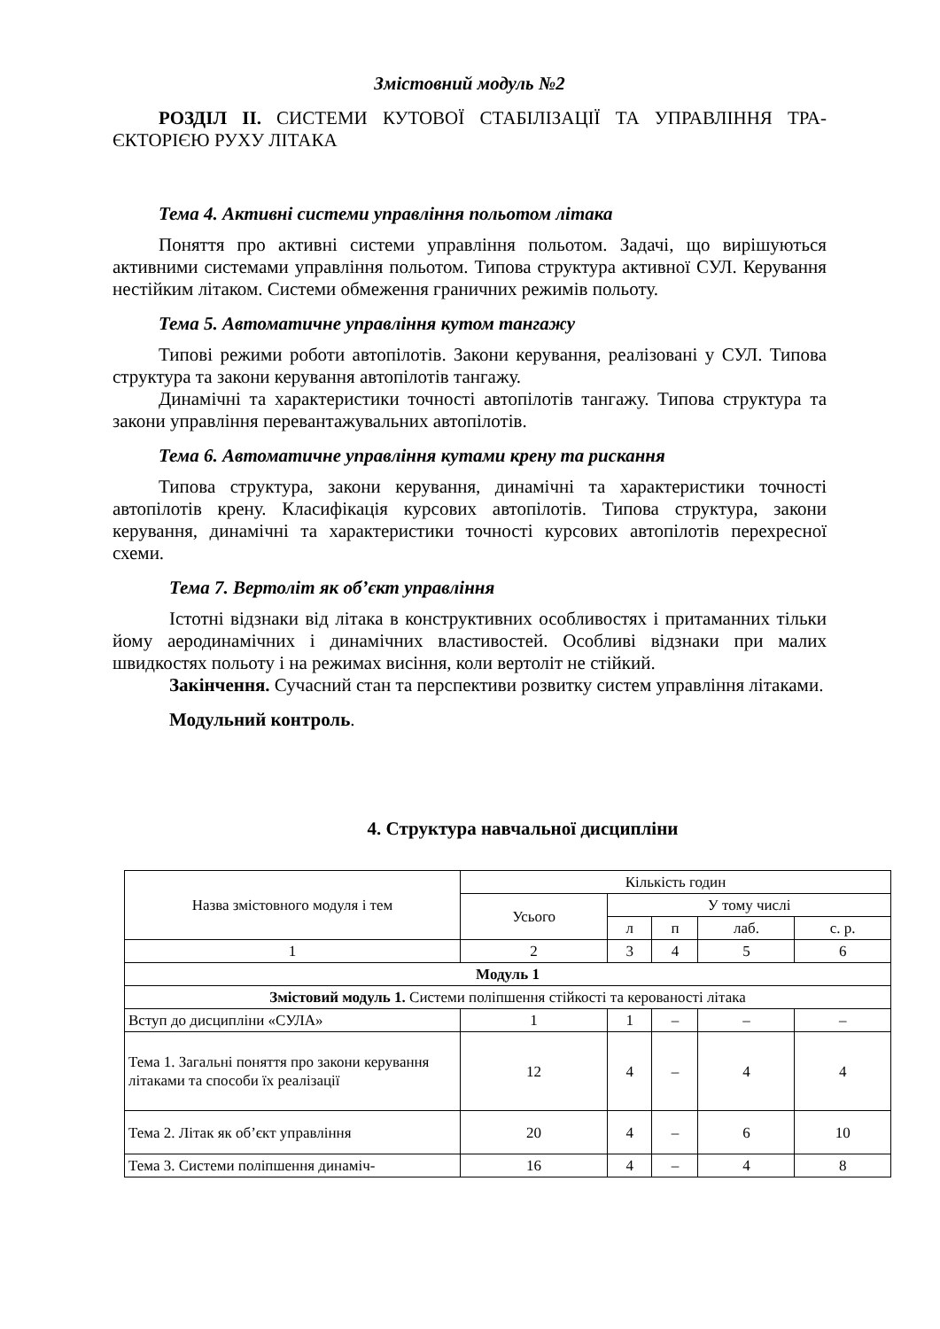Змістовний модуль №2
РОЗДІЛ ІІ. СИСТЕМИ КУТОВОЇ СТАБІЛІЗАЦІЇ ТА УПРАВЛІННЯ ТРА-ЄКТОРІЄЮ РУХУ ЛІТАКА
Тема 4. Активні системи управління польотом літака
Поняття про активні системи управління польотом. Задачі, що вирішуються активними системами управління польотом. Типова структура активної СУЛ. Керування нестійким літаком. Системи обмеження граничних режимів польоту.
Тема 5. Автоматичне управління кутом тангажу
Типові режими роботи автопілотів. Закони керування, реалізовані у СУЛ. Типова структура та закони керування автопілотів тангажу.
Динамічні та характеристики точності автопілотів тангажу. Типова структура та закони управління перевантажувальних автопілотів.
Тема 6. Автоматичне управління кутами крену та рискання
Типова структура, закони керування, динамічні та характеристики точності автопілотів крену. Класифікація курсових автопілотів. Типова структура, закони керування, динамічні та характеристики точності курсових автопілотів перехресної схеми.
Тема 7. Вертоліт як об’єкт управління
Істотні відзнаки від літака в конструктивних особливостях і притаманних тільки йому аеродинамічних і динамічних властивостей. Особливі відзнаки при малих швидкостях польоту і на режимах висіння, коли вертоліт не стійкий.
Закінчення. Сучасний стан та перспективи розвитку систем управління літаками.
Модульний контроль.
4. Структура навчальної дисципліни
| Назва змістовного модуля і тем | Кількість годин | | | | |
| | Усього | У тому числі | | | |
| | | л | п | лаб. | с. р. |
| 1 | 2 | 3 | 4 | 5 | 6 |
| Модуль 1 | | | | | |
| Змістовий модуль 1. Системи поліпшення стійкості та керованості літака | | | | | |
| Вступ до дисципліни «СУЛА» | 1 | 1 | – | – | – |
| Тема 1. Загальні поняття про закони керування літаками та способи їх реалізації | 12 | 4 | – | 4 | 4 |
| Тема 2. Літак як об’єкт управління | 20 | 4 | – | 6 | 10 |
| Тема 3. Системи поліпшення динаміч- | 16 | 4 | – | 4 | 8 |